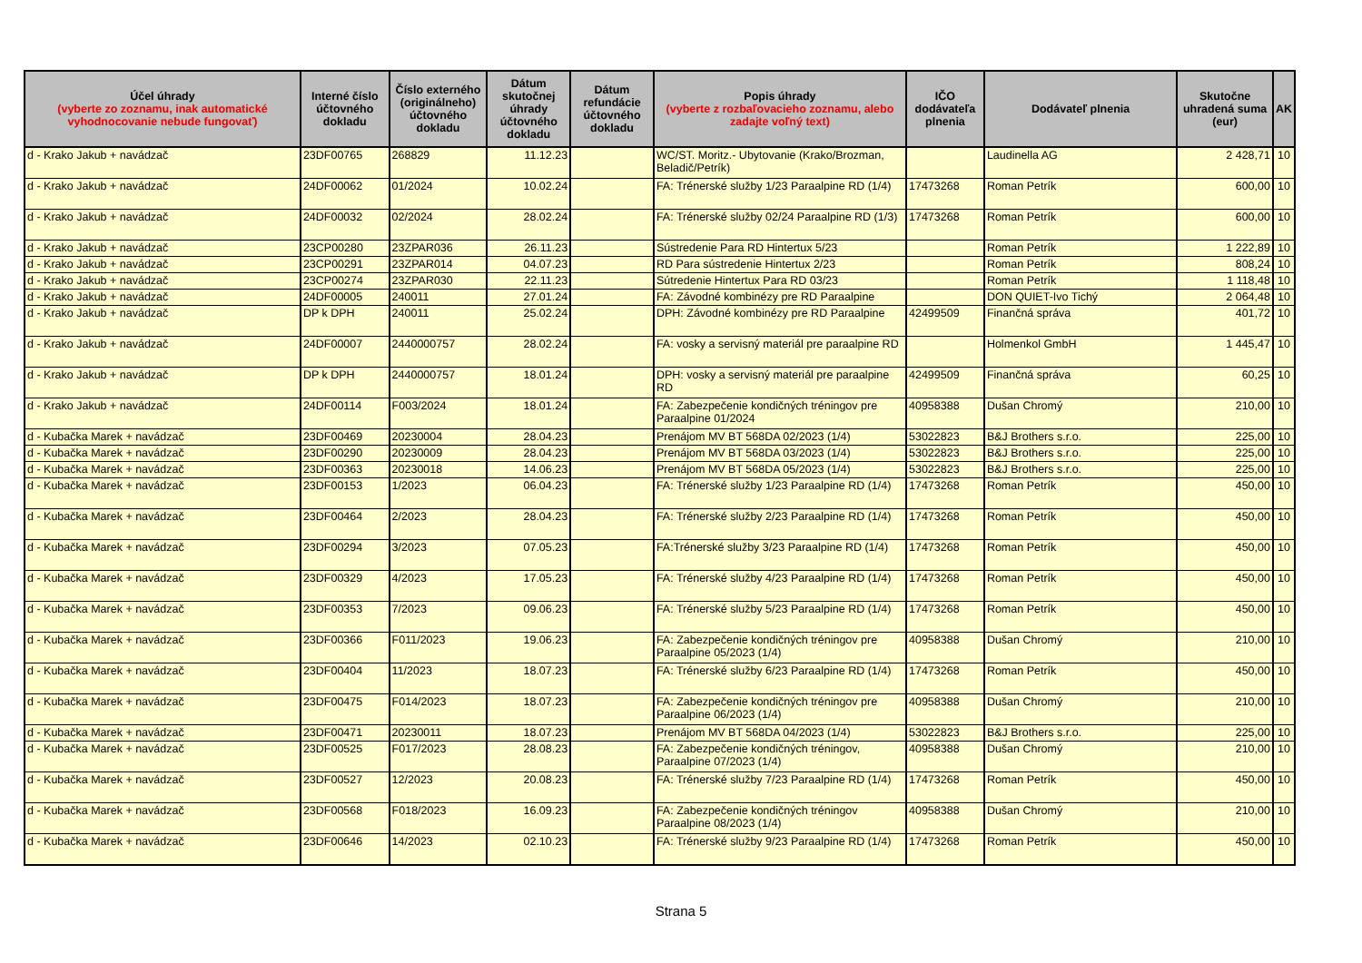| Účel úhrady (vyberte zo zoznamu, inak automatické vyhodnocovanie nebude fungovať) | Interné číslo účtovného dokladu | Číslo externého (originálneho) účtovného dokladu | Dátum skutočnej úhrady účtovného dokladu | Dátum refundácie účtovného dokladu | Popis úhrady (vyberte z rozbaľovacieho zoznamu, alebo zadajte voľný text) | IČO dodávateľa plnenia | Dodávateľ plnenia | Skutočne uhradená suma (eur) | AK |
| --- | --- | --- | --- | --- | --- | --- | --- | --- | --- |
| d - Krako Jakub + navádzač | 23DF00765 | 268829 | 11.12.23 | | WC/ST. Moritz.- Ubytovanie (Krako/Brozman, Beladič/Petrík) | | Laudinella AG | 2 428,71 | 10 |
| d - Krako Jakub + navádzač | 24DF00062 | 01/2024 | 10.02.24 | | FA: Trénerské služby 1/23 Paraalpine RD (1/4) | 17473268 | Roman Petrík | 600,00 | 10 |
| d - Krako Jakub + navádzač | 24DF00032 | 02/2024 | 28.02.24 | | FA: Trénerské služby 02/24 Paraalpine RD (1/3) | 17473268 | Roman Petrík | 600,00 | 10 |
| d - Krako Jakub + navádzač | 23CP00280 | 23ZPAR036 | 26.11.23 | | Sústredenie Para RD Hintertux 5/23 | | Roman Petrík | 1 222,89 | 10 |
| d - Krako Jakub + navádzač | 23CP00291 | 23ZPAR014 | 04.07.23 | | RD Para sústredenie Hintertux 2/23 | | Roman Petrík | 808,24 | 10 |
| d - Krako Jakub + navádzač | 23CP00274 | 23ZPAR030 | 22.11.23 | | Sútredenie Hintertux Para RD 03/23 | | Roman Petrík | 1 118,48 | 10 |
| d - Krako Jakub + navádzač | 24DF00005 | 240011 | 27.01.24 | | FA: Závodné kombinézy pre RD Paraalpine | | DON QUIET-Ivo Tichý | 2 064,48 | 10 |
| d - Krako Jakub + navádzač | DP k DPH | 240011 | 25.02.24 | | DPH: Závodné kombinézy pre RD Paraalpine | 42499509 | Finančná správa | 401,72 | 10 |
| d - Krako Jakub + navádzač | 24DF00007 | 2440000757 | 28.02.24 | | FA: vosky a servisný materiál pre paraalpine RD | | Holmenkol GmbH | 1 445,47 | 10 |
| d - Krako Jakub + navádzač | DP k DPH | 2440000757 | 18.01.24 | | DPH: vosky a servisný materiál pre paraalpine RD | 42499509 | Finančná správa | 60,25 | 10 |
| d - Krako Jakub + navádzač | 24DF00114 | F003/2024 | 18.01.24 | | FA: Zabezpečenie kondičných tréningov pre Paraalpine 01/2024 | 40958388 | Dušan Chromý | 210,00 | 10 |
| d - Kubačka Marek + navádzač | 23DF00469 | 20230004 | 28.04.23 | | Prenájom MV BT 568DA 02/2023 (1/4) | 53022823 | B&J Brothers s.r.o. | 225,00 | 10 |
| d - Kubačka Marek + navádzač | 23DF00290 | 20230009 | 28.04.23 | | Prenájom MV BT 568DA 03/2023 (1/4) | 53022823 | B&J Brothers s.r.o. | 225,00 | 10 |
| d - Kubačka Marek + navádzač | 23DF00363 | 20230018 | 14.06.23 | | Prenájom MV BT 568DA 05/2023 (1/4) | 53022823 | B&J Brothers s.r.o. | 225,00 | 10 |
| d - Kubačka Marek + navádzač | 23DF00153 | 1/2023 | 06.04.23 | | FA: Trénerské služby 1/23 Paraalpine RD (1/4) | 17473268 | Roman Petrík | 450,00 | 10 |
| d - Kubačka Marek + navádzač | 23DF00464 | 2/2023 | 28.04.23 | | FA: Trénerské služby 2/23 Paraalpine RD (1/4) | 17473268 | Roman Petrík | 450,00 | 10 |
| d - Kubačka Marek + navádzač | 23DF00294 | 3/2023 | 07.05.23 | | FA:Trénerské služby 3/23 Paraalpine RD (1/4) | 17473268 | Roman Petrík | 450,00 | 10 |
| d - Kubačka Marek + navádzač | 23DF00329 | 4/2023 | 17.05.23 | | FA: Trénerské služby 4/23 Paraalpine RD (1/4) | 17473268 | Roman Petrík | 450,00 | 10 |
| d - Kubačka Marek + navádzač | 23DF00353 | 7/2023 | 09.06.23 | | FA: Trénerské služby 5/23 Paraalpine RD (1/4) | 17473268 | Roman Petrík | 450,00 | 10 |
| d - Kubačka Marek + navádzač | 23DF00366 | F011/2023 | 19.06.23 | | FA: Zabezpečenie kondičných tréningov pre Paraalpine 05/2023 (1/4) | 40958388 | Dušan Chromý | 210,00 | 10 |
| d - Kubačka Marek + navádzač | 23DF00404 | 11/2023 | 18.07.23 | | FA: Trénerské služby 6/23 Paraalpine RD (1/4) | 17473268 | Roman Petrík | 450,00 | 10 |
| d - Kubačka Marek + navádzač | 23DF00475 | F014/2023 | 18.07.23 | | FA: Zabezpečenie kondičných tréningov pre Paraalpine 06/2023 (1/4) | 40958388 | Dušan Chromý | 210,00 | 10 |
| d - Kubačka Marek + navádzač | 23DF00471 | 20230011 | 18.07.23 | | Prenájom MV BT 568DA 04/2023 (1/4) | 53022823 | B&J Brothers s.r.o. | 225,00 | 10 |
| d - Kubačka Marek + navádzač | 23DF00525 | F017/2023 | 28.08.23 | | FA: Zabezpečenie kondičných tréningov, Paraalpine 07/2023 (1/4) | 40958388 | Dušan Chromý | 210,00 | 10 |
| d - Kubačka Marek + navádzač | 23DF00527 | 12/2023 | 20.08.23 | | FA: Trénerské služby 7/23 Paraalpine RD (1/4) | 17473268 | Roman Petrík | 450,00 | 10 |
| d - Kubačka Marek + navádzač | 23DF00568 | F018/2023 | 16.09.23 | | FA: Zabezpečenie kondičných tréningov Paraalpine 08/2023 (1/4) | 40958388 | Dušan Chromý | 210,00 | 10 |
| d - Kubačka Marek + navádzač | 23DF00646 | 14/2023 | 02.10.23 | | FA: Trénerské služby 9/23 Paraalpine RD (1/4) | 17473268 | Roman Petrík | 450,00 | 10 |
Strana 5